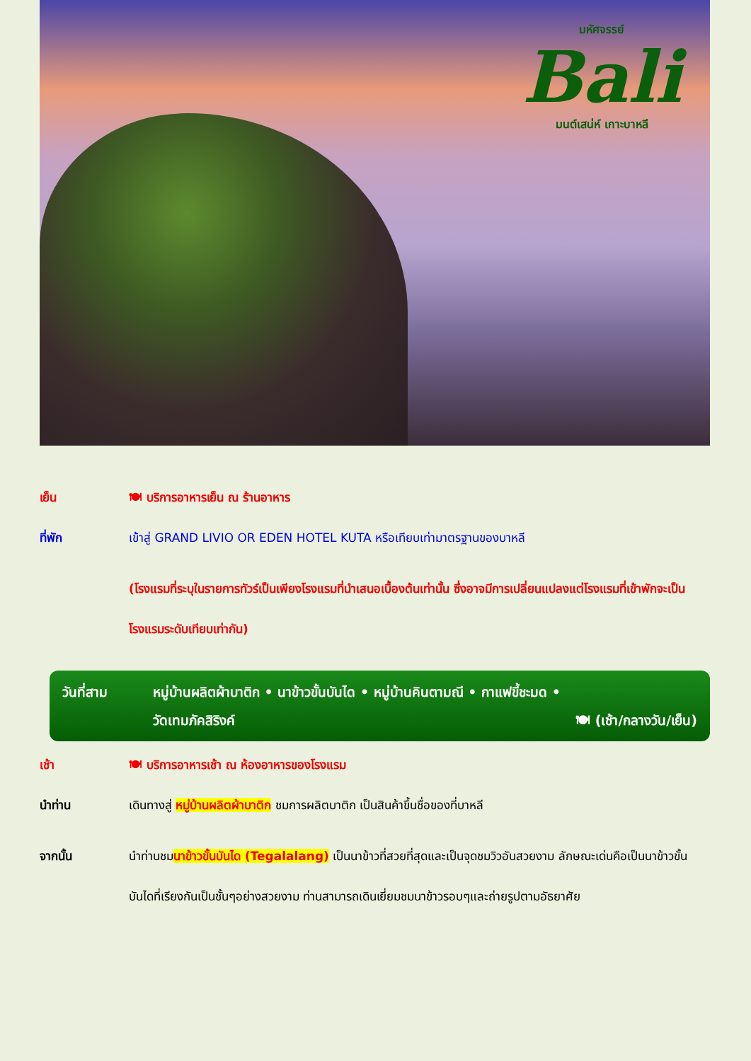มหัศจรรย์
Bali
มนต์เสน่ห์ เกาะบาหลี
เย็น 🍽 บริการอาหารเย็น ณ ร้านอาหาร
ที่พัก เข้าสู่ GRAND LIVIO OR EDEN HOTEL KUTA หรือเทียบเท่ามาตรฐานของบาหลี
(โรงแรมที่ระบุในรายการทัวร์เป็นเพียงโรงแรมที่นำเสนอเบื้องต้นเท่านั้น ซึ่งอาจมีการเปลี่ยนแปลงแต่โรงแรมที่เข้าพักจะเป็นโรงแรมระดับเทียบเท่ากัน)
วันที่สาม หมู่บ้านผลิตผ้าบาติก • นาข้าวขั้นบันได • หมู่บ้านคินตามณี • กาแฟขี้ชะมด •
วัดเทมภัคสิริงค์ 🍽 (เช้า/กลางวัน/เย็น)
เช้า 🍽 บริการอาหารเช้า ณ ห้องอาหารของโรงแรม
นำท่าน เดินทางสู่ หมู่บ้านผลิตผ้าบาติก ชมการผลิตบาติก เป็นสินค้าขึ้นชื่อของที่บาหลี
จากนั้น นำท่านชมนาข้าวขั้นบันได (Tegalalang) เป็นนาข้าวที่สวยที่สุดและเป็นจุดชมวิวอันสวยงาม ลักษณะเด่นคือเป็นนาข้าวขั้นบันไดที่เรียงกันเป็นชั้นๆอย่างสวยงาม ท่านสามารถเดินเยี่ยมชมนาข้าวรอบๆและถ่ายรูปตามอัธยาศัย